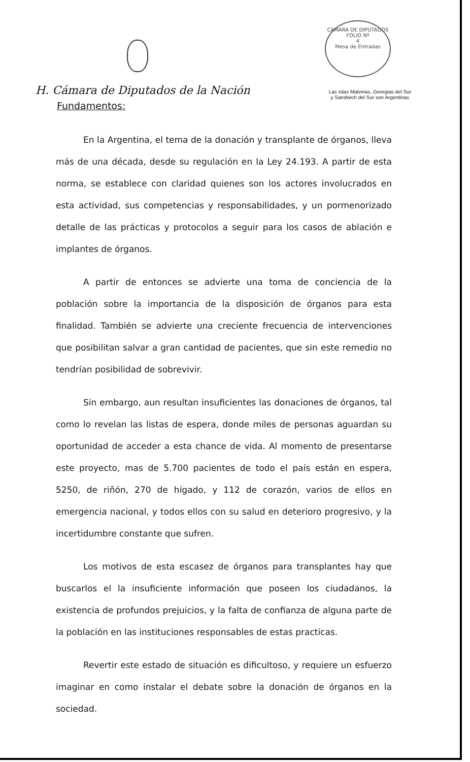CÁMARA DE DIPUTADOS
FOLIO Nº
4
Mesa de Entradas
H. Cámara de Diputados de la Nación
Las Islas Malvinas, Georgias del Sur
y Sandwich del Sur son Argentinas
Fundamentos:
En la Argentina, el tema de la donación y transplante de órganos, lleva más de una década, desde su regulación en la Ley 24.193. A partir de esta norma, se establece con claridad quienes son los actores involucrados en esta actividad, sus competencias y responsabilidades, y un pormenorizado detalle de las prácticas y protocolos a seguir para los casos de ablación e implantes de órganos.
A partir de entonces se advierte una toma de conciencia de la población sobre la importancia de la disposición de órganos para esta finalidad. También se advierte una creciente frecuencia de intervenciones que posibilitan salvar a gran cantidad de pacientes, que sin este remedio no tendrían posibilidad de sobrevivir.
Sin embargo, aun resultan insuficientes las donaciones de órganos, tal como lo revelan las listas de espera, donde miles de personas aguardan su oportunidad de acceder a esta chance de vida. Al momento de presentarse este proyecto, mas de 5.700 pacientes de todo el país están en espera, 5250, de riñón, 270 de hígado, y 112 de corazón, varios de ellos en emergencia nacional, y todos ellos con su salud en deterioro progresivo, y la incertidumbre constante que sufren.
Los motivos de esta escasez de órganos para transplantes hay que buscarlos el la insuficiente información que poseen los ciudadanos, la existencia de profundos prejuicios, y la falta de confianza de alguna parte de la población en las instituciones responsables de estas practicas.
Revertir este estado de situación es dificultoso, y requiere un esfuerzo imaginar en como instalar el debate sobre la donación de órganos en la sociedad.